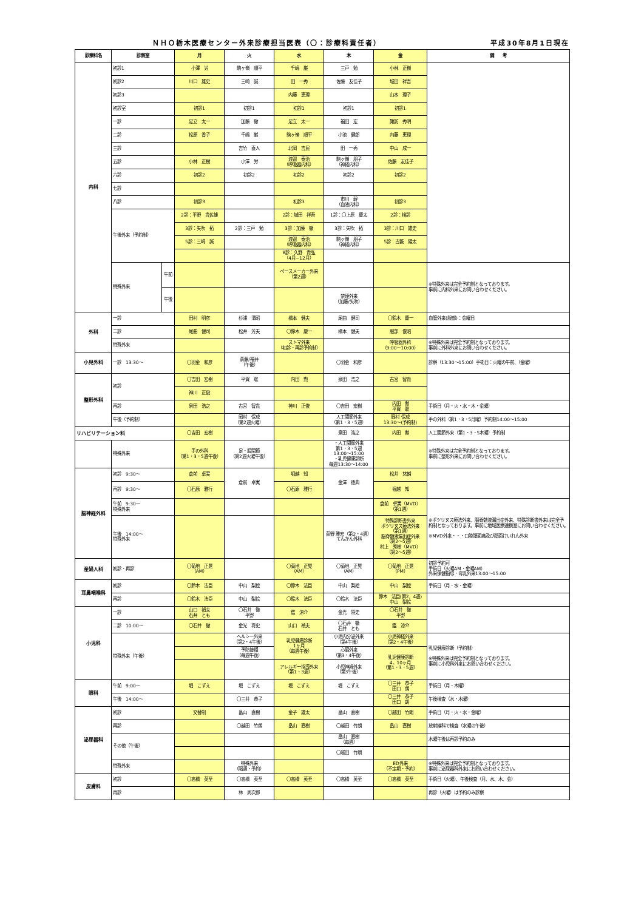ＮＨＯ栃木医療センター外来診療担当医表（〇：診療科責任者） 平成30年8月1日現在
| 診療科名 | 診察室 | | 月 | 火 | 水 | 木 | 金 | 備 考 |
| --- | --- | --- | --- | --- | --- | --- | --- | --- |
| 内科 | 初診1 | | 小澤 労 | 駒ヶ嶺 順平 | 千嶋 巌 | 三戸 勉 | 小林 正樹 | |
| | 初診2 | | 川口 雄史 | 三崎 誠 | 田 一秀 | 佐藤 友佳子 | 城田 祥吾 | |
| | 初診3 | | | | 内藤 恵理 | | 山本 理子 | |
| | 初診室 | | 初診1 | 初診1 | 初診1 | 初診1 | 初診1 | |
| | 一診 | | 足立 太一 | 加藤 徹 | 足立 太一 | 福田 宏 | 諏訪 秀明 | |
| | 二診 | | 松原 香子 | 千嶋 巌 | 駒ヶ嶺 順平 | 小池 健郎 | 内藤 恵理 | |
| | 三診 | | | 吉竹 直人 | 北岡 吉民 | 田 一秀 | 中山 成一 | |
| | 五診 | | 小林 正樹 | 小澤 労 | 渡邉 泰治 （呼吸器内科） | 駒ヶ嶺 朋子 （神経内科） | 佐藤 友佳子 | |
| | 六診 | | 初診2 | 初診2 | 初診2 | 初診2 | 初診2 | |
| | 七診 | | | | | | | |
| | 八診 | | 初診3 | | 初診3 | 市川 幹 （血液内科） | 初診3 | |
| | 午後外来（予約制） | | 2診：平野 貴佐雄 | | 2診：城田 祥吾 | 1診：〇上原 慶太 | 2診：検診 | |
| | | | 3診：矢吹 拓 | 2診：三戸 勉 | 3診：加藤 徹 | 3診：矢吹 拓 | 3診：川口 雄史 | |
| | | | 5診：三崎 誠 | | 渡邉 泰治 （呼吸器内科） | 駒ヶ嶺 朋子 （神経内科） | 5診：古藪 陽太 | |
| | | | | | 8診：久野 貴弘 （4月−12月） | | | |
| | 特殊外来 | 午前 | | | ペースメーカー外来 （第2週） | | | ※特殊外来は完全予約制となっております。 事前に内科外来にお問い合わせください。 |
| | | 午後 | | | | 禁煙外来 （加藤/矢吹） | | |
| 外科 | 一診 | | 田村 明彦 | 杉浦 清昭 | 橋本 健夫 | 尾曲 健司 | 〇鈴木 慶一 | 血管外来(服部)：金曜日 |
| | 二診 | | 尾曲 健司 | 松井 芳夫 | 〇鈴木 慶一 | 橋本 健夫 | 服部 俊昭 | |
| | 特殊外来 | | | | ストマ外来 （初診・再診予約制） | | 呼吸器外科 （9:00〜10:00） | ※特殊外来は完全予約制となっております。 事前に外科外来にお問い合わせください。 |
| 小児外科 | 一診 13:30〜 | | 〇羽金 和彦 | 斎藤/福井 （午後） | | 〇羽金 和彦 | | 診察（13:30〜15:00）手術日：火曜の午前、（金曜） |
| 整形外科 | 初診 | | 〇吉田 宏樹 | 平賀 聡 | 内田 勲 | 泉田 浩之 | 古宮 智貴 | |
| | | | 神川 正俊 | | | | | |
| | 再診 | | 泉田 浩之 | 古宮 智貴 | 神川 正俊 | 〇吉田 宏樹 | 内田 勲 平賀 聡 | 手術日（月・火・水・木・金曜） |
| | 午後（予約制） | | | 岡村 保成 （第2週火曜） | | 人工関節外来 （第1・3・5週） | 岡村 保成 13:30〜(予約制) | 手の外科（第1・3・5月曜）予約制14:00〜15:00 |
| リハビリテーション科 | | | 〇吉田 宏樹 | | | 泉田 浩之 | 内田 勲 | 人工関節外来（第1・3・5木曜）予約制 |
| | 特殊外来 | | 手の外科 （第1・3・5週午後） | 足・股関節 （第2週火曜午後） | | ・人工関節外来 第1・3・5週 13:00〜15:00 ・乳児健康診断 毎週13:30〜14:00 | | ※特殊外来は完全予約制となっております。 事前に整形外来にお問い合わせください。 |
| 脳神経外科 | 初診 9:30〜 | | 倉前 卓実 | 倉前 卓実 | 堀越 知 | 金澤 徳典 | 松井 悠輔 | |
| | 再診 9:30〜 | | 〇石原 雅行 | | 〇石原 雅行 | | 堀越 知 | |
| | 午前 9:30〜 特殊外来 | | | | | | 倉前 卓実（MVD） （第1週） | ※ボツリヌス療法外来、脳脊髄液漏出症外来、特殊診断書外来は完全予約制となっております。事前に地域医療連携室にお問い合わせください。 ※MVD外来・・・口腔顔面痛及び顔面けいれん外来 |
| | 午後 14:00〜 特殊外来 | | | | | 荻野 雅宏（第2・4週） てんかん外科 | 特殊診断書外来 ボツリヌス療法外来 （第1週） 脳脊髄液漏出症外来 （第2〜5週） 村上 秀樹（MVD） （第2〜5週） | |
| 産婦人科 | 初診・再診 | | 〇菊地 正晃 （AM） | | 〇菊地 正晃 （AM） | 〇菊地 正晃 （AM） | 〇菊地 正晃 （PM） | 初診予約可 手術日（火曜AM・金曜AM） 外来保健指導・母乳外来13:00〜15:00 |
| 耳鼻咽喉科 | 初診 | | 〇鈴木 法臣 | 中山 梨絵 | 〇鈴木 法臣 | 中山 梨絵 | 中山 梨絵 | 手術日（月・水・金曜） |
| | 再診 | | 〇鈴木 法臣 | 中山 梨絵 | 〇鈴木 法臣 | 〇鈴木 法臣 | 鈴木 法臣(第2、4週) 中山 梨絵 | |
| 小児科 | 一診 | | 山口 禎夫 石井 とも | 〇石井 徹 平野 | 鑑 涼介 | 金光 将史 | 〇石井 徹 平野 | |
| | 二診 10:00〜 | | 〇石井 徹 | 金光 将史 | 山口 禎夫 | 〇石井 徹 石井 とも | 鑑 涼介 | |
| | 特殊外来（午後） | | | ヘルシー外来 （第2・4午後） | 乳児健康診断 1ヶ月 （毎週午後） | 小児内分泌外来 （第4午後） | 小児神経外来 （第2・4午後） | 乳児健康診断（予約制） ※特殊外来は完全予約制となっております。 事前に小児科外来にお問い合わせください。 |
| | | | | 予防接種 （毎週午後） | | 心臓外来 （第3・4午後） | 乳児健康診断 4、10ヶ月 （第1・3・5週） | |
| | | | | | アレルギー指導外来 （第1・3週） | 小児神経外来 （第3午後） | | |
| 眼科 | 午前 9:00〜 | | 堀 こずえ | 堀 こずえ | 堀 こずえ | 堀 こずえ | 〇三井 恭子 田口 朗 | 手術日（月・木曜） |
| | 午後 14:00〜 | | | 〇三井 恭子 | | | 〇三井 恭子 田口 朗 | 午後検査（水・木曜） |
| 泌尿器科 | 初診 | | 交替制 | 畠山 直樹 | 金子 雄太 | 畠山 直樹 | 〇越田 竹朗 | 手術日（月・火・水・金曜） |
| | 再診 | | | 〇越田 竹朗 | 畠山 直樹 | 〇越田 竹朗 | 畠山 直樹 | 放射線科で検査（水曜の午後） |
| | その他（午後） | | | | | 畠山 直樹 （毎週） | | 木曜午後は再診予約のみ |
| | | | | | | 〇越田 竹朗 | | |
| | 特殊外来 | | | 特殊外来 （隔週・予約） | | | ED外来 （不定期・予約） | ※特殊外来は完全予約制となっております。 事前に泌尿器科外来にお問い合わせください。 |
| 皮膚科 | 初診 | | 〇高橋 英至 | 〇高橋 英至 | 〇高橋 英至 | 〇高橋 英至 | 〇高橋 英至 | 手術日（火曜）、午後検査（月、水、木、金） |
| | 再診 | | | 林 周次郎 | | | | 再診（火曜）は予約のみ診察 |